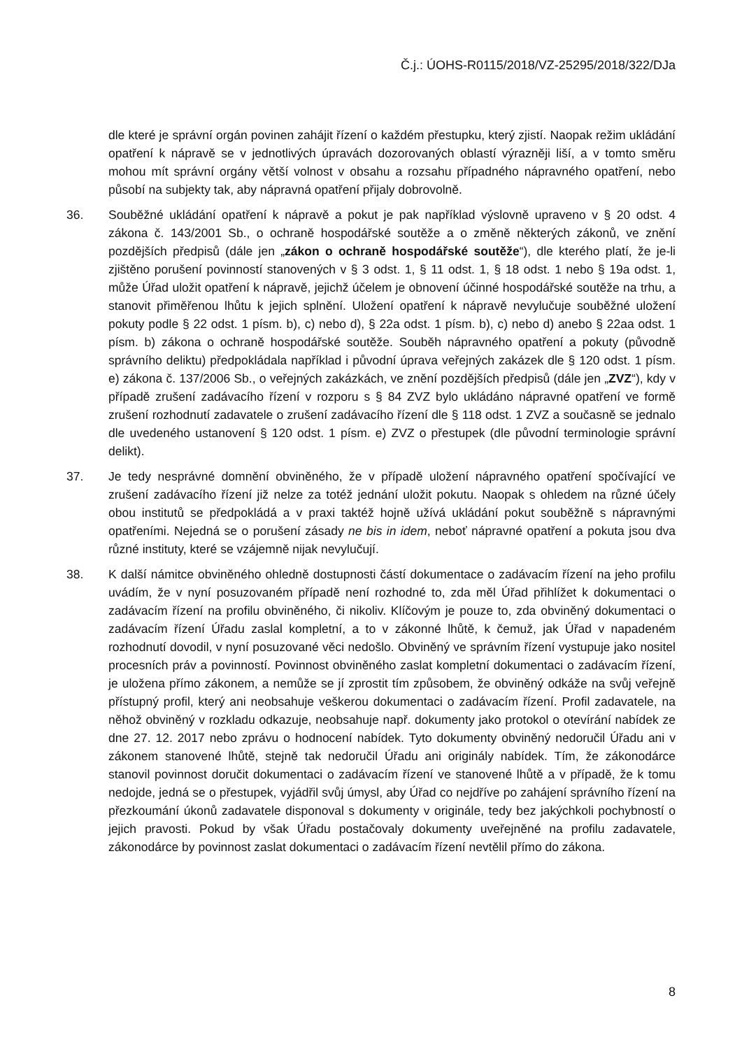Č.j.: ÚOHS-R0115/2018/VZ-25295/2018/322/DJa
dle které je správní orgán povinen zahájit řízení o každém přestupku, který zjistí. Naopak režim ukládání opatření k nápravě se v jednotlivých úpravách dozorovaných oblastí výrazněji liší, a v tomto směru mohou mít správní orgány větší volnost v obsahu a rozsahu případného nápravného opatření, nebo působí na subjekty tak, aby nápravná opatření přijaly dobrovolně.
36. Souběžné ukládání opatření k nápravě a pokut je pak například výslovně upraveno v § 20 odst. 4 zákona č. 143/2001 Sb., o ochraně hospodářské soutěže a o změně některých zákonů, ve znění pozdějších předpisů (dále jen „zákon o ochraně hospodářské soutěže“), dle kterého platí, že je-li zjištěno porušení povinností stanovených v § 3 odst. 1, § 11 odst. 1, § 18 odst. 1 nebo § 19a odst. 1, může Úřad uložit opatření k nápravě, jejichž účelem je obnovení účinné hospodářské soutěže na trhu, a stanovit přiměřenou lhůtu k jejich splnění. Uložení opatření k nápravě nevylučuje souběžné uložení pokuty podle § 22 odst. 1 písm. b), c) nebo d), § 22a odst. 1 písm. b), c) nebo d) anebo § 22aa odst. 1 písm. b) zákona o ochraně hospodářské soutěže. Souběh nápravného opatření a pokuty (původně správního deliktu) předpokládala například i původní úprava veřejných zakázek dle § 120 odst. 1 písm. e) zákona č. 137/2006 Sb., o veřejných zakázkách, ve znění pozdějších předpisů (dále jen „ZVZ“), kdy v případě zrušení zadávacího řízení v rozporu s § 84 ZVZ bylo ukládáno nápravné opatření ve formě zrušení rozhodnutí zadavatele o zrušení zadávacího řízení dle § 118 odst. 1 ZVZ a současně se jednalo dle uvedeného ustanovení § 120 odst. 1 písm. e) ZVZ o přestupek (dle původní terminologie správní delikt).
37. Je tedy nesprávné domnění obviněného, že v případě uložení nápravného opatření spočívající ve zrušení zadávacího řízení již nelze za totéž jednání uložit pokutu. Naopak s ohledem na různé účely obou institutů se předpokládá a v praxi taktéž hojně užívá ukládání pokut souběžně s nápravnými opatřeními. Nejedná se o porušení zásady ne bis in idem, neboť nápravné opatření a pokuta jsou dva různé instituty, které se vzájemně nijak nevylučují.
38. K další námitce obviněného ohledně dostupnosti částí dokumentace o zadávacím řízení na jeho profilu uvádím, že v nyní posuzovaném případě není rozhodné to, zda měl Úřad přihlížet k dokumentaci o zadávacím řízení na profilu obviněného, či nikoliv. Klíčovým je pouze to, zda obviněný dokumentaci o zadávacím řízení Úřadu zaslal kompletní, a to v zákonné lhůtě, k čemuž, jak Úřad v napadeném rozhodnutí dovodil, v nyní posuzované věci nedošlo. Obviněný ve správním řízení vystupuje jako nositel procesních práv a povinností. Povinnost obviněného zaslat kompletní dokumentaci o zadávacím řízení, je uložena přímo zákonem, a nemůže se jí zprostit tím způsobem, že obviněný odkáže na svůj veřejně přístupný profil, který ani neobsahuje veškerou dokumentaci o zadávacím řízení. Profil zadavatele, na něhož obviněný v rozkladu odkazuje, neobsahuje např. dokumenty jako protokol o otevírání nabídek ze dne 27. 12. 2017 nebo zprávu o hodnocení nabídek. Tyto dokumenty obviněný nedoručil Úřadu ani v zákonem stanovené lhůtě, stejně tak nedoručil Úřadu ani originály nabídek. Tím, že zákonodárce stanovil povinnost doručit dokumentaci o zadávacím řízení ve stanovené lhůtě a v případě, že k tomu nedojde, jedná se o přestupek, vyjádřil svůj úmysl, aby Úřad co nejdříve po zahájení správního řízení na přezkoumání úkonů zadavatele disponoval s dokumenty v originále, tedy bez jakýchkoli pochybností o jejich pravosti. Pokud by však Úřadu postačovaly dokumenty uveřejněné na profilu zadavatele, zákonodárce by povinnost zaslat dokumentaci o zadávacím řízení nevtělil přímo do zákona.
8